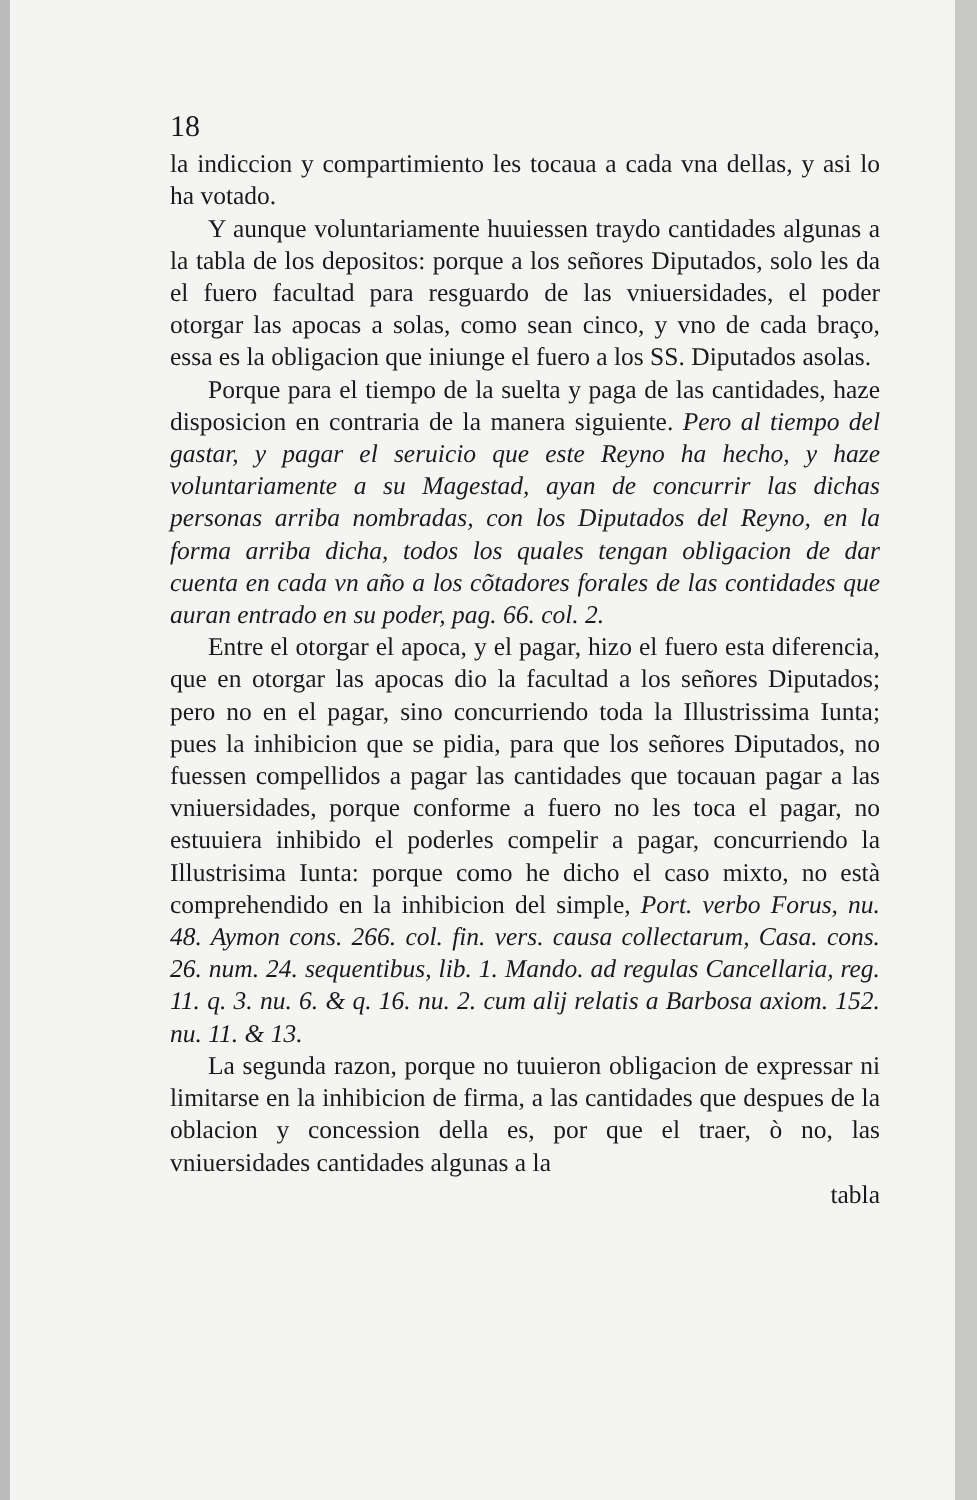18
la indiccion y compartimiento les tocaua a cada vna dellas, y asi lo ha votado.
Y aunque voluntariamente huuiessen traydo cantidades algunas a la tabla de los depositos: porque a los señores Diputados, solo les da el fuero facultad para resguardo de las vniuersidades, el poder otorgar las apocas a solas, como sean cinco, y vno de cada braço, essa es la obligacion que iniunge el fuero a los SS. Diputados asolas.
Porque para el tiempo de la suelta y paga de las cantidades, haze disposicion en contraria de la manera siguiente. Pero al tiempo del gastar, y pagar el seruicio que este Reyno ha hecho, y haze voluntariamente a su Magestad, ayan de concurrir las dichas personas arriba nombradas, con los Diputados del Reyno, en la forma arriba dicha, todos los quales tengan obligacion de dar cuenta en cada vn año a los cõtadores forales de las contidades que auran entrado en su poder, pag. 66. col. 2.
Entre el otorgar el apoca, y el pagar, hizo el fuero esta diferencia, que en otorgar las apocas dio la facultad a los señores Diputados; pero no en el pagar, sino concurriendo toda la Illustrissima Iunta; pues la inhibicion que se pidia, para que los señores Diputados, no fuessen compellidos a pagar las cantidades que tocauan pagar a las vniuersidades, porque conforme a fuero no les toca el pagar, no estuuiera inhibido el poderles compelir a pagar, concurriendo la Illustrisima Iunta: porque como he dicho el caso mixto, no està comprehendido en la inhibicion del simple, Port. verbo Forus, nu. 48. Aymon cons. 266. col. fin. vers. causa collectarum, Casa. cons. 26. num. 24. sequentibus, lib. 1. Mando. ad regulas Cancellaria, reg. 11. q. 3. nu. 6. & q. 16. nu. 2. cum alij relatis a Barbosa axiom. 152. nu. 11. & 13.
La segunda razon, porque no tuuieron obligacion de expressar ni limitarse en la inhibicion de firma, a las cantidades que despues de la oblacion y concession della es, por que el traer, ò no, las vniuersidades cantidades algunas a la
tabla